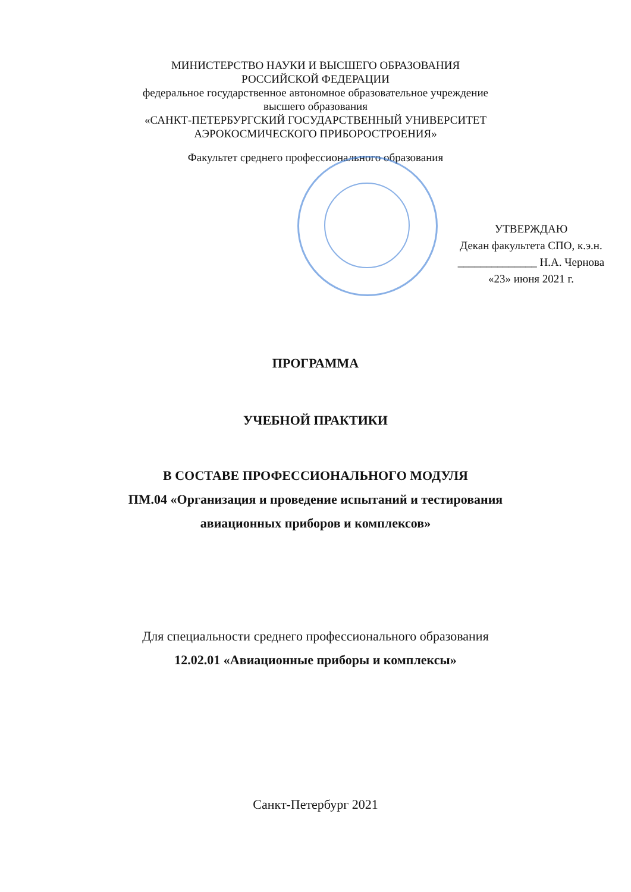МИНИСТЕРСТВО НАУКИ И ВЫСШЕГО ОБРАЗОВАНИЯ
РОССИЙСКОЙ ФЕДЕРАЦИИ
федеральное государственное автономное образовательное учреждение
высшего образования
«САНКТ-ПЕТЕРБУРГСКИЙ ГОСУДАРСТВЕННЫЙ УНИВЕРСИТЕТ
АЭРОКОСМИЧЕСКОГО ПРИБОРОСТРОЕНИЯ»
Факультет среднего профессионального образования
УТВЕРЖДАЮ
Декан факультета СПО, к.э.н.
______________ Н.А. Чернова
«23» июня 2021 г.
ПРОГРАММА
УЧЕБНОЙ ПРАКТИКИ
В СОСТАВЕ ПРОФЕССИОНАЛЬНОГО МОДУЛЯ
ПМ.04 «Организация и проведение испытаний и тестирования
авиационных приборов и комплексов»
Для специальности среднего профессионального образования
12.02.01 «Авиационные приборы и комплексы»
Санкт-Петербург 2021